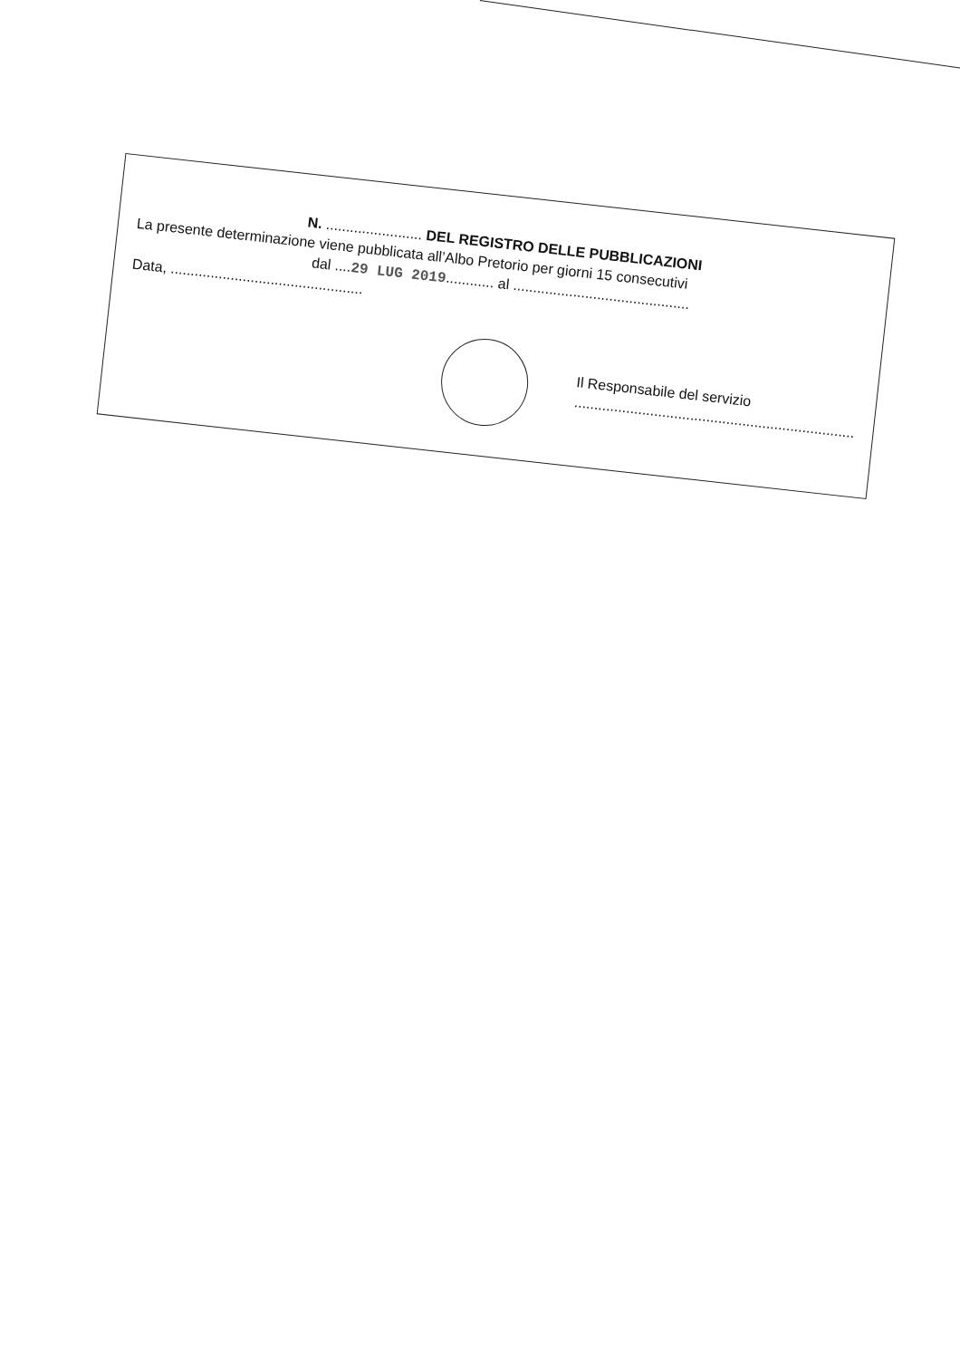N. ........................ DEL REGISTRO DELLE PUBBLICAZIONI
La presente determinazione viene pubblicata all’Albo Pretorio per giorni 15 consecutivi
dal ....29 LUG 2019............ al ............................................
Data, ................................................
Il Responsabile del servizio
......................................................................